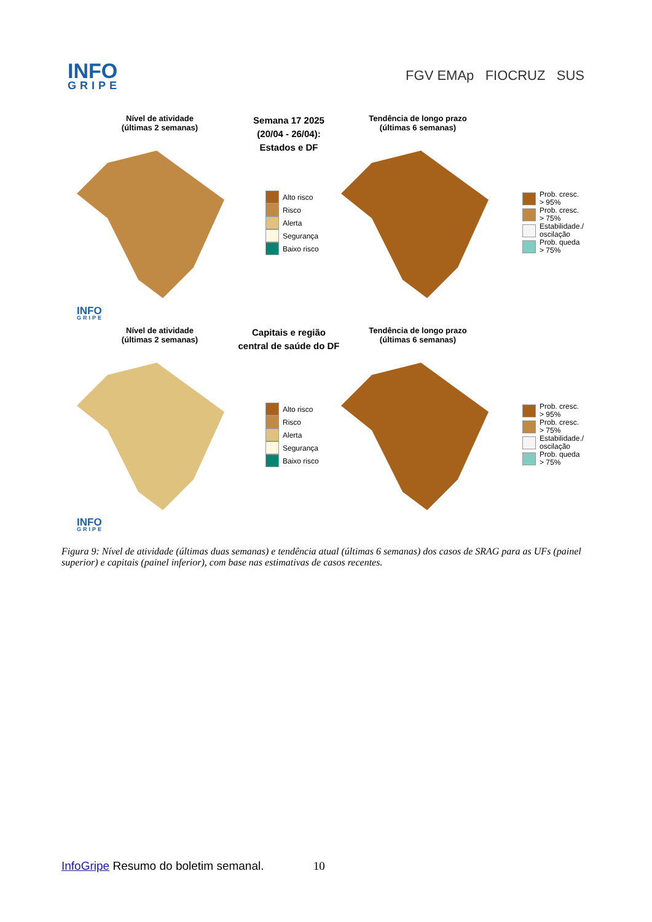INFO
GRIPE
FGV EMAp FIOCRUZ SUS
Nível de atividade
(últimas 2 semanas)
Semana 17 2025
(20/04 - 26/04):
Estados e DF
Tendência de longo prazo
(últimas 6 semanas)
Alto risco
Risco
Alerta
Segurança
Baixo risco
Prob. cresc.
> 95%
Prob. cresc.
> 75%
Estabilidade./
oscilação
Prob. queda
> 75%
INFO
GRIPE
Nível de atividade
(últimas 2 semanas)
Capitais e região
central de saúde do DF
Tendência de longo prazo
(últimas 6 semanas)
Alto risco
Risco
Alerta
Segurança
Baixo risco
Prob. cresc.
> 95%
Prob. cresc.
> 75%
Estabilidade./
oscilação
Prob. queda
> 75%
INFO
GRIPE
Figura 9: Nível de atividade (últimas duas semanas) e tendência atual (últimas 6 semanas) dos casos de SRAG para as UFs (painel superior) e capitais (painel inferior), com base nas estimativas de casos recentes.
InfoGripe Resumo do boletim semanal. 10